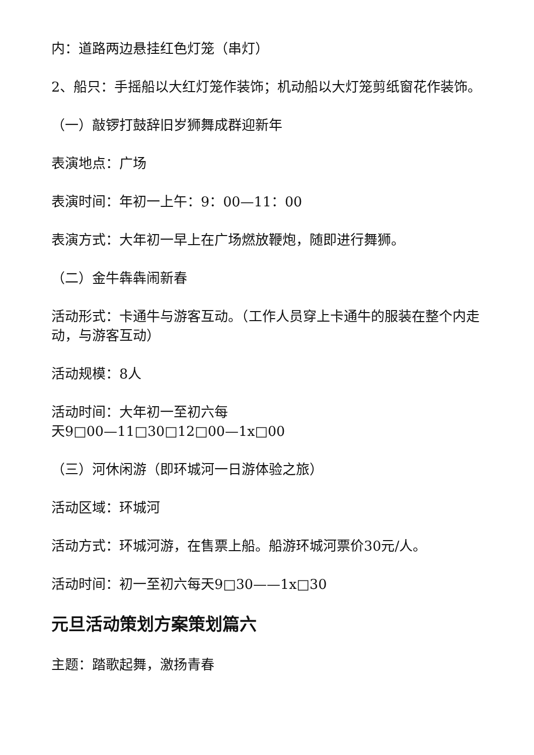内：道路两边悬挂红色灯笼（串灯）
2、船只：手摇船以大红灯笼作装饰；机动船以大灯笼剪纸窗花作装饰。
（一）敲锣打鼓辞旧岁狮舞成群迎新年
表演地点：广场
表演时间：年初一上午：9：00—11：00
表演方式：大年初一早上在广场燃放鞭炮，随即进行舞狮。
（二）金牛犇犇闹新春
活动形式：卡通牛与游客互动。（工作人员穿上卡通牛的服装在整个内走动，与游客互动）
活动规模：8人
活动时间：大年初一至初六每
天9□00—11□30□12□00—1x□00
（三）河休闲游（即环城河一日游体验之旅）
活动区域：环城河
活动方式：环城河游，在售票上船。船游环城河票价30元/人。
活动时间：初一至初六每天9□30——1x□30
元旦活动策划方案策划篇六
主题：踏歌起舞，激扬青春